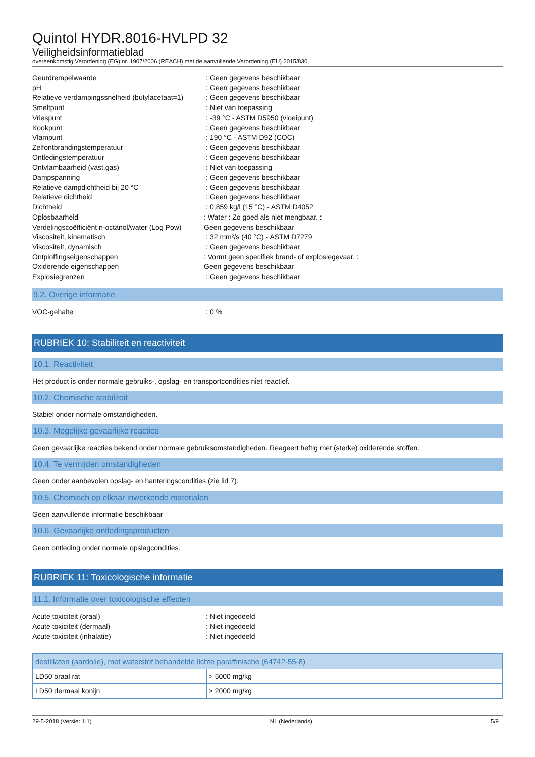Quintol HYDR.8016-HVLPD 32
Veiligheidsinformatieblad
overeenkomstig Verordening (EG) nr. 1907/2006 (REACH) met de aanvullende Verordening (EU) 2015/830
Geurdrempelwaarde: Geen gegevens beschikbaar
pH: Geen gegevens beschikbaar
Relatieve verdampingssnelheid (butylacetaat=1): Geen gegevens beschikbaar
Smeltpunt: Niet van toepassing
Vriespunt: -39 °C - ASTM D5950 (vloeipunt)
Kookpunt: Geen gegevens beschikbaar
Vlampunt: 190 °C - ASTM D92 (COC)
Zelfontbrandingstemperatuur: Geen gegevens beschikbaar
Ontledingstemperatuur: Geen gegevens beschikbaar
Ontvlambaarheid (vast,gas): Niet van toepassing
Dampspanning: Geen gegevens beschikbaar
Relatieve dampdichtheid bij 20 °C: Geen gegevens beschikbaar
Relatieve dichtheid: Geen gegevens beschikbaar
Dichtheid: 0,859 kg/l (15 °C) - ASTM D4052
Oplosbaarheid
Verdelingscoëfficiënt n-octanol/water (Log Pow): Water : Zo goed als niet mengbaar. :
Geen gegevens beschikbaar
Viscositeit, kinematisch: 32 mm²/s (40 °C) - ASTM D7279
Viscositeit, dynamisch: Geen gegevens beschikbaar
Ontploffingseigenschappen
Oxiderende eigenschappen: Vormt geen specifiek brand- of explosiegevaar. :
Geen gegevens beschikbaar
Explosiegrenzen: Geen gegevens beschikbaar
9.2. Overige informatie
VOC-gehalte: 0 %
RUBRIEK 10: Stabiliteit en reactiviteit
10.1. Reactiviteit
Het product is onder normale gebruiks-, opslag- en transportcondities niet reactief.
10.2. Chemische stabiliteit
Stabiel onder normale omstandigheden.
10.3. Mogelijke gevaarlijke reacties
Geen gevaarlijke reacties bekend onder normale gebruiksomstandigheden. Reageert heftig met (sterke) oxiderende stoffen.
10.4. Te vermijden omstandigheden
Geen onder aanbevolen opslag- en hanteringscondities (zie lid 7).
10.5. Chemisch op elkaar inwerkende materialen
Geen aanvullende informatie beschikbaar
10.6. Gevaarlijke ontledingsproducten
Geen ontleding onder normale opslagcondities.
RUBRIEK 11: Toxicologische informatie
11.1. Informatie over toxicologische effecten
Acute toxiciteit (oraal): Niet ingedeeld
Acute toxiciteit (dermaal): Niet ingedeeld
Acute toxiciteit (inhalatie): Niet ingedeeld
| destillaten (aardolie), met waterstof behandelde lichte paraffinische (64742-55-8) | |
| LD50 oraal rat | > 5000 mg/kg |
| LD50 dermaal konijn | > 2000 mg/kg |
29-5-2018 (Versie: 1.1) NL (Nederlands) 5/9